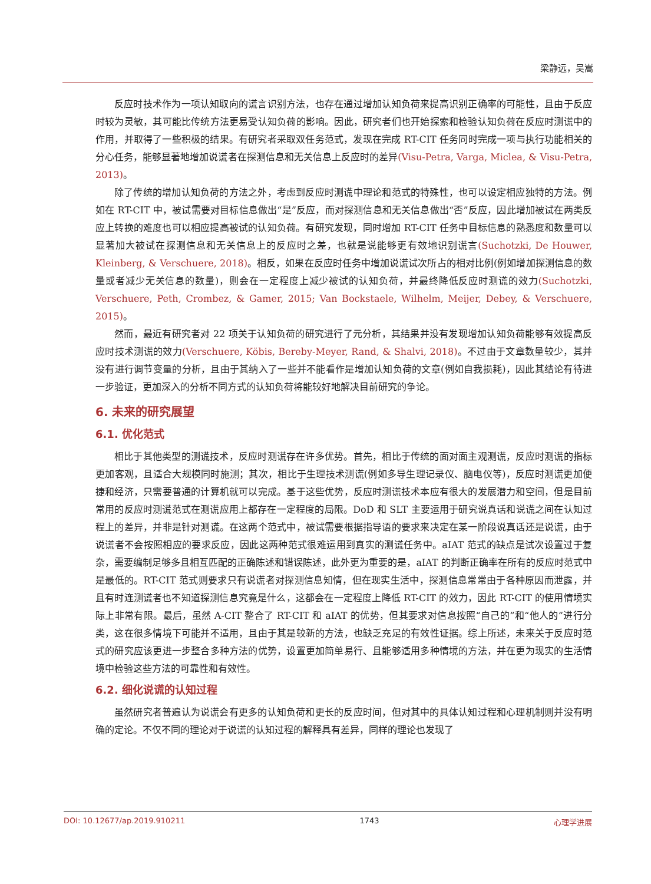梁静远，吴嵩
反应时技术作为一项认知取向的谎言识别方法，也存在通过增加认知负荷来提高识别正确率的可能性，且由于反应时较为灵敏，其可能比传统方法更易受认知负荷的影响。因此，研究者们也开始探索和检验认知负荷在反应时测谎中的作用，并取得了一些积极的结果。有研究者采取双任务范式，发现在完成 RT-CIT 任务同时完成一项与执行功能相关的分心任务，能够显著地增加说谎者在探测信息和无关信息上反应时的差异(Visu-Petra, Varga, Miclea, & Visu-Petra, 2013)。
除了传统的增加认知负荷的方法之外，考虑到反应时测谎中理论和范式的特殊性，也可以设定相应独特的方法。例如在 RT-CIT 中，被试需要对目标信息做出“是”反应，而对探测信息和无关信息做出“否”反应，因此增加被试在两类反应上转换的难度也可以相应提高被试的认知负荷。有研究发现，同时增加 RT-CIT 任务中目标信息的熟悉度和数量可以显著加大被试在探测信息和无关信息上的反应时之差，也就是说能够更有效地识别谎言(Suchotzki, De Houwer, Kleinberg, & Verschuere, 2018)。相反，如果在反应时任务中增加说谎试次所占的相对比例(例如增加探测信息的数量或者减少无关信息的数量)，则会在一定程度上减少被试的认知负荷，并最终降低反应时测谎的效力(Suchotzki, Verschuere, Peth, Crombez, & Gamer, 2015; Van Bockstaele, Wilhelm, Meijer, Debey, & Verschuere, 2015)。
然而，最近有研究者对 22 项关于认知负荷的研究进行了元分析，其结果并没有发现增加认知负荷能够有效提高反应时技术测谎的效力(Verschuere, Köbis, Bereby-Meyer, Rand, & Shalvi, 2018)。不过由于文章数量较少，其并没有进行调节变量的分析，且由于其纳入了一些并不能看作是增加认知负荷的文章(例如自我损耗)，因此其结论有待进一步验证，更加深入的分析不同方式的认知负荷将能较好地解决目前研究的争论。
6. 未来的研究展望
6.1. 优化范式
相比于其他类型的测谎技术，反应时测谎存在许多优势。首先，相比于传统的面对面主观测谎，反应时测谎的指标更加客观，且适合大规模同时施测；其次，相比于生理技术测谎(例如多导生理记录仪、脑电仪等)，反应时测谎更加便捷和经济，只需要普通的计算机就可以完成。基于这些优势，反应时测谎技术本应有很大的发展潜力和空间，但是目前常用的反应时测谎范式在测谎应用上都存在一定程度的局限。DoD 和 SLT 主要运用于研究说真话和说谎之间在认知过程上的差异，并非是针对测谎。在这两个范式中，被试需要根据指导语的要求来决定在某一阶段说真话还是说谎，由于说谎者不会按照相应的要求反应，因此这两种范式很难运用到真实的测谎任务中。aIAT 范式的缺点是试次设置过于复杂，需要编制足够多且相互匹配的正确陈述和错误陈述，此外更为重要的是，aIAT 的判断正确率在所有的反应时范式中是最低的。RT-CIT 范式则要求只有说谎者对探测信息知情，但在现实生活中，探测信息常常由于各种原因而泄露，并且有时连测谎者也不知道探测信息究竟是什么，这都会在一定程度上降低 RT-CIT 的效力，因此 RT-CIT 的使用情境实际上非常有限。最后，虽然 A-CIT 整合了 RT-CIT 和 aIAT 的优势，但其要求对信息按照“自己的”和“他人的”进行分类，这在很多情境下可能并不适用，且由于其是较新的方法，也缺乏充足的有效性证据。综上所述，未来关于反应时范式的研究应该更进一步整合多种方法的优势，设置更加简单易行、且能够适用多种情境的方法，并在更为现实的生活情境中检验这些方法的可靠性和有效性。
6.2. 细化说谎的认知过程
虽然研究者普遍认为说谎会有更多的认知负荷和更长的反应时间，但对其中的具体认知过程和心理机制则并没有明确的定论。不仅不同的理论对于说谎的认知过程的解释具有差异，同样的理论也发现了
DOI: 10.12677/ap.2019.910211 1743 心理学进展